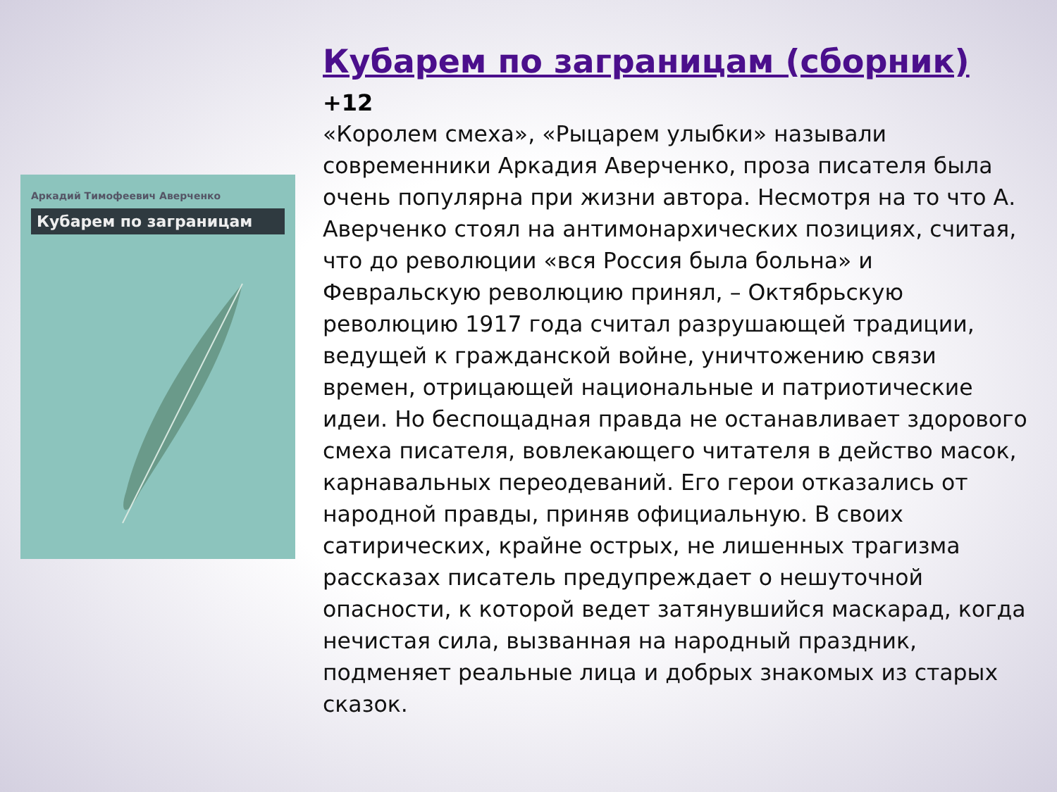Аркадий Тимофеевич Аверченко
Кубарем по заграницам
Кубарем по заграницам (сборник) +12
«Королем смеха», «Рыцарем улыбки» называли современники Аркадия Аверченко, проза писателя была очень популярна при жизни автора. Несмотря на то что А. Аверченко стоял на антимонархических позициях, считая, что до революции «вся Россия была больна» и Февральскую революцию принял, – Октябрьскую революцию 1917 года считал разрушающей традиции, ведущей к гражданской войне, уничтожению связи времен, отрицающей национальные и патриотические идеи. Но беспощадная правда не останавливает здорового смеха писателя, вовлекающего читателя в действо масок, карнавальных переодеваний. Его герои отказались от народной правды, приняв официальную. В своих сатирических, крайне острых, не лишенных трагизма рассказах писатель предупреждает о нешуточной опасности, к которой ведет затянувшийся маскарад, когда нечистая сила, вызванная на народный праздник, подменяет реальные лица и добрых знакомых из старых сказок.